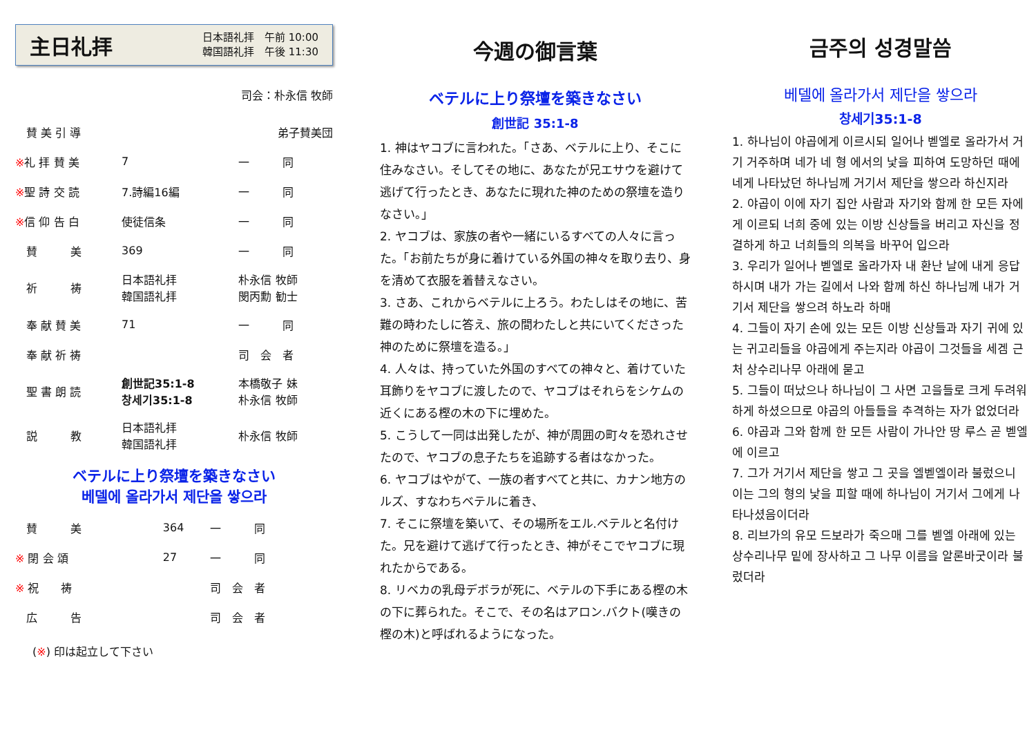主日礼拝
日本語礼拝　午前 10:00
韓国語礼拝　午後 11:30
司会：朴永信 牧師
| 賛 美 引 導 | | 弟子賛美団 |
| ※ 礼 拝 賛 美 | 7 | 一 同 |
| ※ 聖 詩 交 読 | 7.詩編16編 | 一 同 |
| ※ 信 仰 告 白 | 使徒信条 | 一 同 |
| 賛 美 | 369 | 一 同 |
| 祈 祷 | 日本語礼拝 韓国語礼拝 | 朴永信 牧師 閔丙勳 勧士 |
| 奉 献 賛 美 | 71 | 一 同 |
| 奉 献 祈 祷 | | 司 会 者 |
| 聖 書 朗 読 | 創世記35:1-8 창세기35:1-8 | 本橋敬子 妹 朴永信 牧師 |
| 説 教 | 日本語礼拝 韓国語礼拝 | 朴永信 牧師 |
ベテルに上り祭壇を築きなさい
베델에 올라가서 제단을 쌓으라
| 賛 美 | 364 | 一 同 |
| ※ 閉 会 頌 | 27 | 一 同 |
| ※ 祝 祷 | | 司 会 者 |
| 広 告 | | 司 会 者 |
(※) 印は起立して下さい
今週の御言葉
ベテルに上り祭壇を築きなさい
創世記 35:1-8
1. 神はヤコブに言われた。「さあ、ベテルに上り、そこに住みなさい。そしてその地に、あなたが兄エサウを避けて逃げて行ったとき、あなたに現れた神のための祭壇を造りなさい。」
2. ヤコブは、家族の者や一緒にいるすべての人々に言った。「お前たちが身に着けている外国の神々を取り去り、身を清めて衣服を着替えなさい。
3. さあ、これからベテルに上ろう。わたしはその地に、苦難の時わたしに答え、旅の間わたしと共にいてくださった神のために祭壇を造る。」
4. 人々は、持っていた外国のすべての神々と、着けていた耳飾りをヤコブに渡したので、ヤコブはそれらをシケムの近くにある樫の木の下に埋めた。
5. こうして一同は出発したが、神が周囲の町々を恐れさせたので、ヤコブの息子たちを追跡する者はなかった。
6. ヤコブはやがて、一族の者すべてと共に、カナン地方のルズ、すなわちベテルに着き、
7. そこに祭壇を築いて、その場所をエル.ベテルと名付けた。兄を避けて逃げて行ったとき、神がそこでヤコブに現れたからである。
8. リベカの乳母デボラが死に、ベテルの下手にある樫の木の下に葬られた。そこで、その名はアロン.バクト(嘆きの樫の木)と呼ばれるようになった。
금주의 성경말씀
베델에 올라가서 제단을 쌓으라
창세기35:1-8
1. 하나님이 야곱에게 이르시되 일어나 벧엘로 올라가서 거기 거주하며 네가 네 형 에서의 낯을 피하여 도망하던 때에 네게 나타났던 하나님께 거기서 제단을 쌓으라 하신지라
2. 야곱이 이에 자기 집안 사람과 자기와 함께 한 모든 자에게 이르되 너희 중에 있는 이방 신상들을 버리고 자신을 정결하게 하고 너희들의 의복을 바꾸어 입으라
3. 우리가 일어나 벧엘로 올라가자 내 환난 날에 내게 응답하시며 내가 가는 길에서 나와 함께 하신 하나님께 내가 거기서 제단을 쌓으려 하노라 하매
4. 그들이 자기 손에 있는 모든 이방 신상들과 자기 귀에 있는 귀고리들을 야곱에게 주는지라 야곱이 그것들을 세겜 근처 상수리나무 아래에 묻고
5. 그들이 떠났으나 하나님이 그 사면 고을들로 크게 두려워하게 하셨으므로 야곱의 아들들을 추격하는 자가 없었더라
6. 야곱과 그와 함께 한 모든 사람이 가나안 땅 루스 곧 벧엘에 이르고
7. 그가 거기서 제단을 쌓고 그 곳을 엘벧엘이라 불렀으니 이는 그의 형의 낯을 피할 때에 하나님이 거기서 그에게 나타나셨음이더라
8. 리브가의 유모 드보라가 죽으매 그를 벧엘 아래에 있는 상수리나무 밑에 장사하고 그 나무 이름을 알론바굿이라 불렀더라